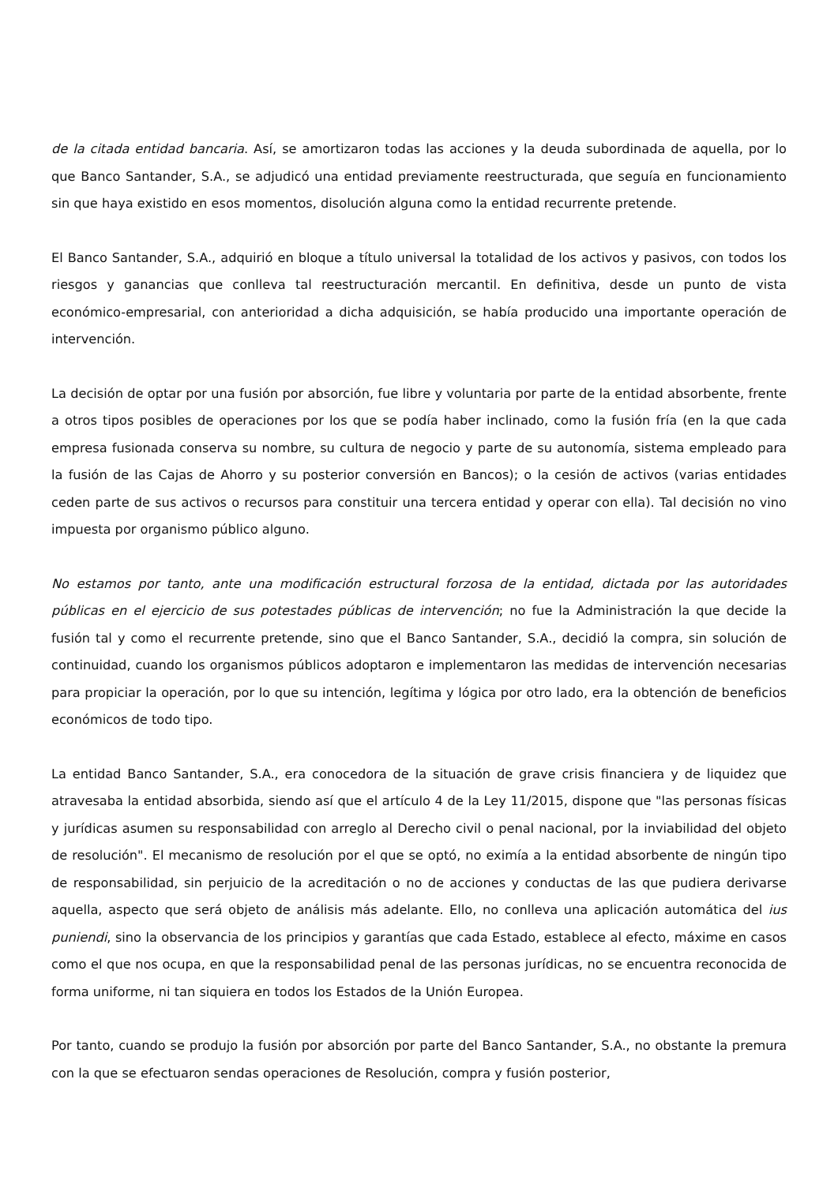de la citada entidad bancaria. Así, se amortizaron todas las acciones y la deuda subordinada de aquella, por lo que Banco Santander, S.A., se adjudicó una entidad previamente reestructurada, que seguía en funcionamiento sin que haya existido en esos momentos, disolución alguna como la entidad recurrente pretende.
El Banco Santander, S.A., adquirió en bloque a título universal la totalidad de los activos y pasivos, con todos los riesgos y ganancias que conlleva tal reestructuración mercantil. En definitiva, desde un punto de vista económico-empresarial, con anterioridad a dicha adquisición, se había producido una importante operación de intervención.
La decisión de optar por una fusión por absorción, fue libre y voluntaria por parte de la entidad absorbente, frente a otros tipos posibles de operaciones por los que se podía haber inclinado, como la fusión fría (en la que cada empresa fusionada conserva su nombre, su cultura de negocio y parte de su autonomía, sistema empleado para la fusión de las Cajas de Ahorro y su posterior conversión en Bancos); o la cesión de activos (varias entidades ceden parte de sus activos o recursos para constituir una tercera entidad y operar con ella). Tal decisión no vino impuesta por organismo público alguno.
No estamos por tanto, ante una modificación estructural forzosa de la entidad, dictada por las autoridades públicas en el ejercicio de sus potestades públicas de intervención; no fue la Administración la que decide la fusión tal y como el recurrente pretende, sino que el Banco Santander, S.A., decidió la compra, sin solución de continuidad, cuando los organismos públicos adoptaron e implementaron las medidas de intervención necesarias para propiciar la operación, por lo que su intención, legítima y lógica por otro lado, era la obtención de beneficios económicos de todo tipo.
La entidad Banco Santander, S.A., era conocedora de la situación de grave crisis financiera y de liquidez que atravesaba la entidad absorbida, siendo así que el artículo 4 de la Ley 11/2015, dispone que "las personas físicas y jurídicas asumen su responsabilidad con arreglo al Derecho civil o penal nacional, por la inviabilidad del objeto de resolución". El mecanismo de resolución por el que se optó, no eximía a la entidad absorbente de ningún tipo de responsabilidad, sin perjuicio de la acreditación o no de acciones y conductas de las que pudiera derivarse aquella, aspecto que será objeto de análisis más adelante. Ello, no conlleva una aplicación automática del ius puniendi, sino la observancia de los principios y garantías que cada Estado, establece al efecto, máxime en casos como el que nos ocupa, en que la responsabilidad penal de las personas jurídicas, no se encuentra reconocida de forma uniforme, ni tan siquiera en todos los Estados de la Unión Europea.
Por tanto, cuando se produjo la fusión por absorción por parte del Banco Santander, S.A., no obstante la premura con la que se efectuaron sendas operaciones de Resolución, compra y fusión posterior,